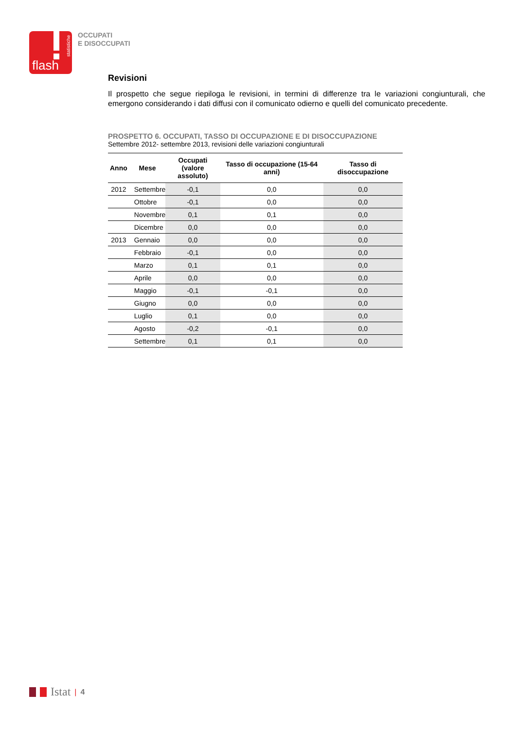statistiche
flash
OCCUPATI
E DISOCCUPATI
Revisioni
Il prospetto che segue riepiloga le revisioni, in termini di differenze tra le variazioni congiunturali, che emergono considerando i dati diffusi con il comunicato odierno e quelli del comunicato precedente.
PROSPETTO 6. OCCUPATI, TASSO DI OCCUPAZIONE E DI DISOCCUPAZIONE
Settembre 2012- settembre 2013, revisioni delle variazioni congiunturali
| Anno | Mese | Occupati (valore assoluto) | Tasso di occupazione (15-64 anni) | Tasso di disoccupazione |
| --- | --- | --- | --- | --- |
| 2012 | Settembre | -0,1 | 0,0 | 0,0 |
| | Ottobre | -0,1 | 0,0 | 0,0 |
| | Novembre | 0,1 | 0,1 | 0,0 |
| | Dicembre | 0,0 | 0,0 | 0,0 |
| 2013 | Gennaio | 0,0 | 0,0 | 0,0 |
| | Febbraio | -0,1 | 0,0 | 0,0 |
| | Marzo | 0,1 | 0,1 | 0,0 |
| | Aprile | 0,0 | 0,0 | 0,0 |
| | Maggio | -0,1 | -0,1 | 0,0 |
| | Giugno | 0,0 | 0,0 | 0,0 |
| | Luglio | 0,1 | 0,0 | 0,0 |
| | Agosto | -0,2 | -0,1 | 0,0 |
| | Settembre | 0,1 | 0,1 | 0,0 |
Istat | 4